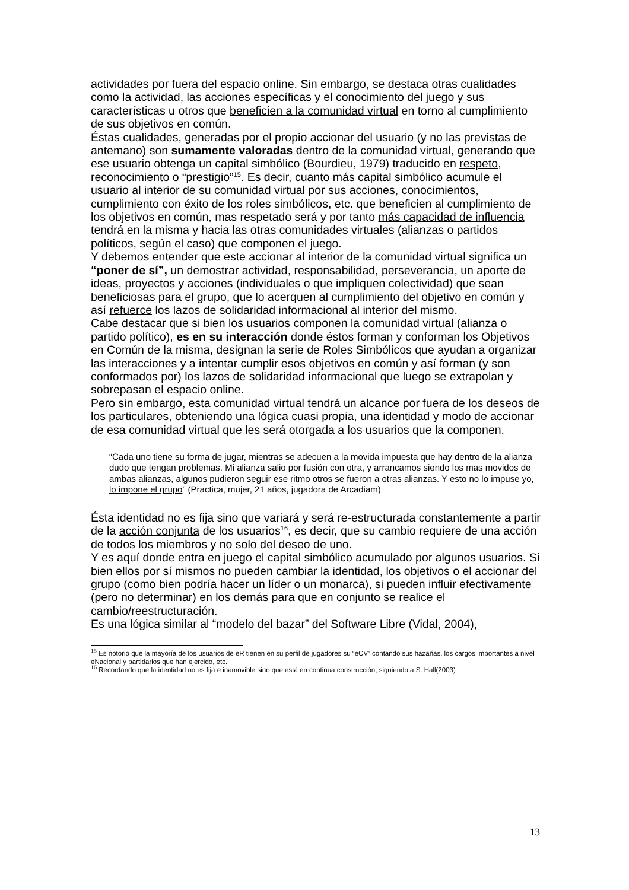actividades por fuera del espacio online. Sin embargo, se destaca otras cualidades como la actividad, las acciones específicas y el conocimiento del juego y sus características u otros que beneficien a la comunidad virtual en torno al cumplimiento de sus objetivos en común.
Éstas cualidades, generadas por el propio accionar del usuario (y no las previstas de antemano) son sumamente valoradas dentro de la comunidad virtual, generando que ese usuario obtenga un capital simbólico (Bourdieu, 1979) traducido en respeto, reconocimiento o “prestigio”<sup>15</sup>. Es decir, cuanto más capital simbólico acumule el usuario al interior de su comunidad virtual por sus acciones, conocimientos, cumplimiento con éxito de los roles simbólicos, etc. que beneficien al cumplimiento de los objetivos en común, mas respetado será y por tanto más capacidad de influencia tendrá en la misma y hacia las otras comunidades virtuales (alianzas o partidos políticos, según el caso) que componen el juego.
Y debemos entender que este accionar al interior de la comunidad virtual significa un “poner de sí”, un demostrar actividad, responsabilidad, perseverancia, un aporte de ideas, proyectos y acciones (individuales o que impliquen colectividad) que sean beneficiosas para el grupo, que lo acerquen al cumplimiento del objetivo en común y así refuerce los lazos de solidaridad informacional al interior del mismo.
Cabe destacar que si bien los usuarios componen la comunidad virtual (alianza o partido político), es en su interacción donde éstos forman y conforman los Objetivos en Común de la misma, designan la serie de Roles Simbólicos que ayudan a organizar las interacciones y a intentar cumplir esos objetivos en común y así forman (y son conformados por) los lazos de solidaridad informacional que luego se extrapolan y sobrepasan el espacio online.
Pero sin embargo, esta comunidad virtual tendrá un alcance por fuera de los deseos de los particulares, obteniendo una lógica cuasi propia, una identidad y modo de accionar de esa comunidad virtual que les será otorgada a los usuarios que la componen.
“Cada uno tiene su forma de jugar, mientras se adecuen a la movida impuesta que hay dentro de la alianza dudo que tengan problemas. Mi alianza salio por fusión con otra, y arrancamos siendo los mas movidos de ambas alianzas, algunos pudieron seguir ese ritmo otros se fueron a otras alianzas. Y esto no lo impuse yo, lo impone el grupo” (Practica, mujer, 21 años, jugadora de Arcadiam)
Ésta identidad no es fija sino que variará y será re-estructurada constantemente a partir de la acción conjunta de los usuarios<sup>16</sup>, es decir, que su cambio requiere de una acción de todos los miembros y no solo del deseo de uno.
Y es aquí donde entra en juego el capital simbólico acumulado por algunos usuarios. Si bien ellos por sí mismos no pueden cambiar la identidad, los objetivos o el accionar del grupo (como bien podría hacer un líder o un monarca), si pueden influir efectivamente (pero no determinar) en los demás para que en conjunto se realice el cambio/reestructuración.
Es una lógica similar al “modelo del bazar” del Software Libre (Vidal, 2004),
<sup>15</sup> Es notorio que la mayoría de los usuarios de eR tienen en su perfil de jugadores su “eCV” contando sus hazañas, los cargos importantes a nivel eNacional y partidarios que han ejercido, etc.
<sup>16</sup> Recordando que la identidad no es fija e inamovible sino que está en continua construcción, siguiendo a S. Hall(2003)
13